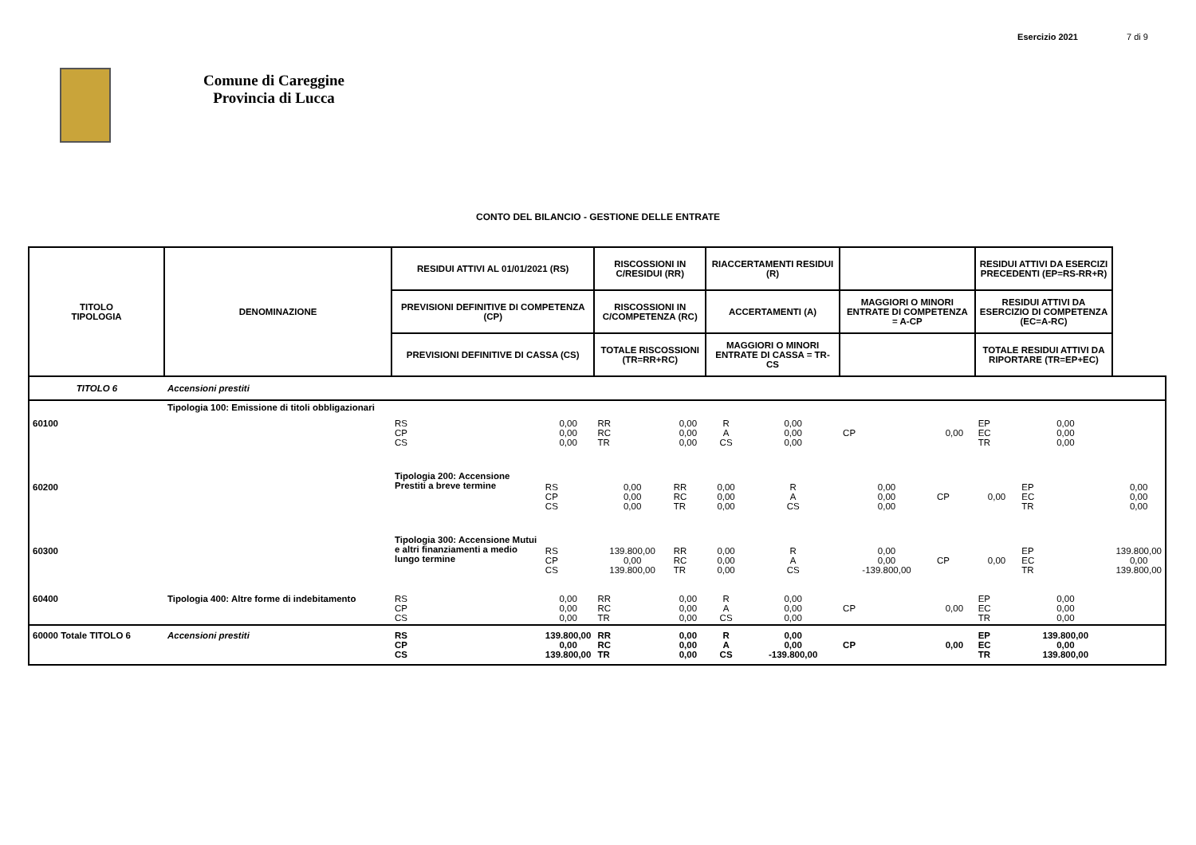Comune di Careggine
Provincia di Lucca
Esercizio 2021 7 di 9
CONTO DEL BILANCIO - GESTIONE DELLE ENTRATE
| TITOLO TIPOLOGIA | DENOMINAZIONE | RESIDUI ATTIVI AL 01/01/2021 (RS) | | RISCOSSIONI IN C/RESIDUI (RR) | | RIACCERTAMENTI RESIDUI (R) | | | | RESIDUI ATTIVI DA ESERCIZI PRECEDENTI (EP=RS-RR+R) | | |
| --- | --- | --- | --- | --- | --- | --- | --- | --- | --- | --- | --- | --- |
| | | PREVISIONI DEFINITIVE DI COMPETENZA (CP) | | RISCOSSIONI IN C/COMPETENZA (RC) | | ACCERTAMENTI (A) | | MAGGIORI O MINORI ENTRATE DI COMPETENZA = A-CP | | RESIDUI ATTIVI DA ESERCIZIO DI COMPETENZA (EC=A-RC) | | |
| | | PREVISIONI DEFINITIVE DI CASSA (CS) | | TOTALE RISCOSSIONI (TR=RR+RC) | | MAGGIORI O MINORI ENTRATE DI CASSA = TR-CS | | | | TOTALE RESIDUI ATTIVI DA RIPORTARE (TR=EP+EC) | | |
| TITOLO 6 | Accensioni prestiti | | | | | | | | | | | |
| 60100 | Tipologia 100: Emissione di titoli obbligazionari | RS CP CS | 0,00 0,00 0,00 | RR RC TR | 0,00 0,00 0,00 | R A CS | 0,00 0,00 0,00 | CP | 0,00 | EP EC TR | 0,00 0,00 0,00 | |
| 60200 | | Tipologia 200: Accensione Prestiti a breve termine | RS CP CS | 0,00 0,00 0,00 | RR RC TR | 0,00 0,00 0,00 | R A CS | 0,00 0,00 0,00 | CP | 0,00 | EP EC TR | 0,00 0,00 0,00 |
| 60300 | | Tipologia 300: Accensione Mutui e altri finanziamenti a medio lungo termine | RS CP CS | 139.800,00 0,00 139.800,00 | RR RC TR | 0,00 0,00 0,00 | R A CS | 0,00 0,00 -139.800,00 | CP | 0,00 | EP EC TR | 139.800,00 0,00 139.800,00 |
| 60400 | Tipologia 400: Altre forme di indebitamento | RS CP CS | 0,00 0,00 0,00 | RR RC TR | 0,00 0,00 0,00 | R A CS | 0,00 0,00 0,00 | CP | 0,00 | EP EC TR | 0,00 0,00 0,00 | |
| 60000 Totale TITOLO 6 | Accensioni prestiti | RS CP CS | 139.800,00 0,00 139.800,00 | RR RC TR | 0,00 0,00 0,00 | R A CS | 0,00 0,00 -139.800,00 | CP | 0,00 | EP EC TR | 139.800,00 0,00 139.800,00 | |